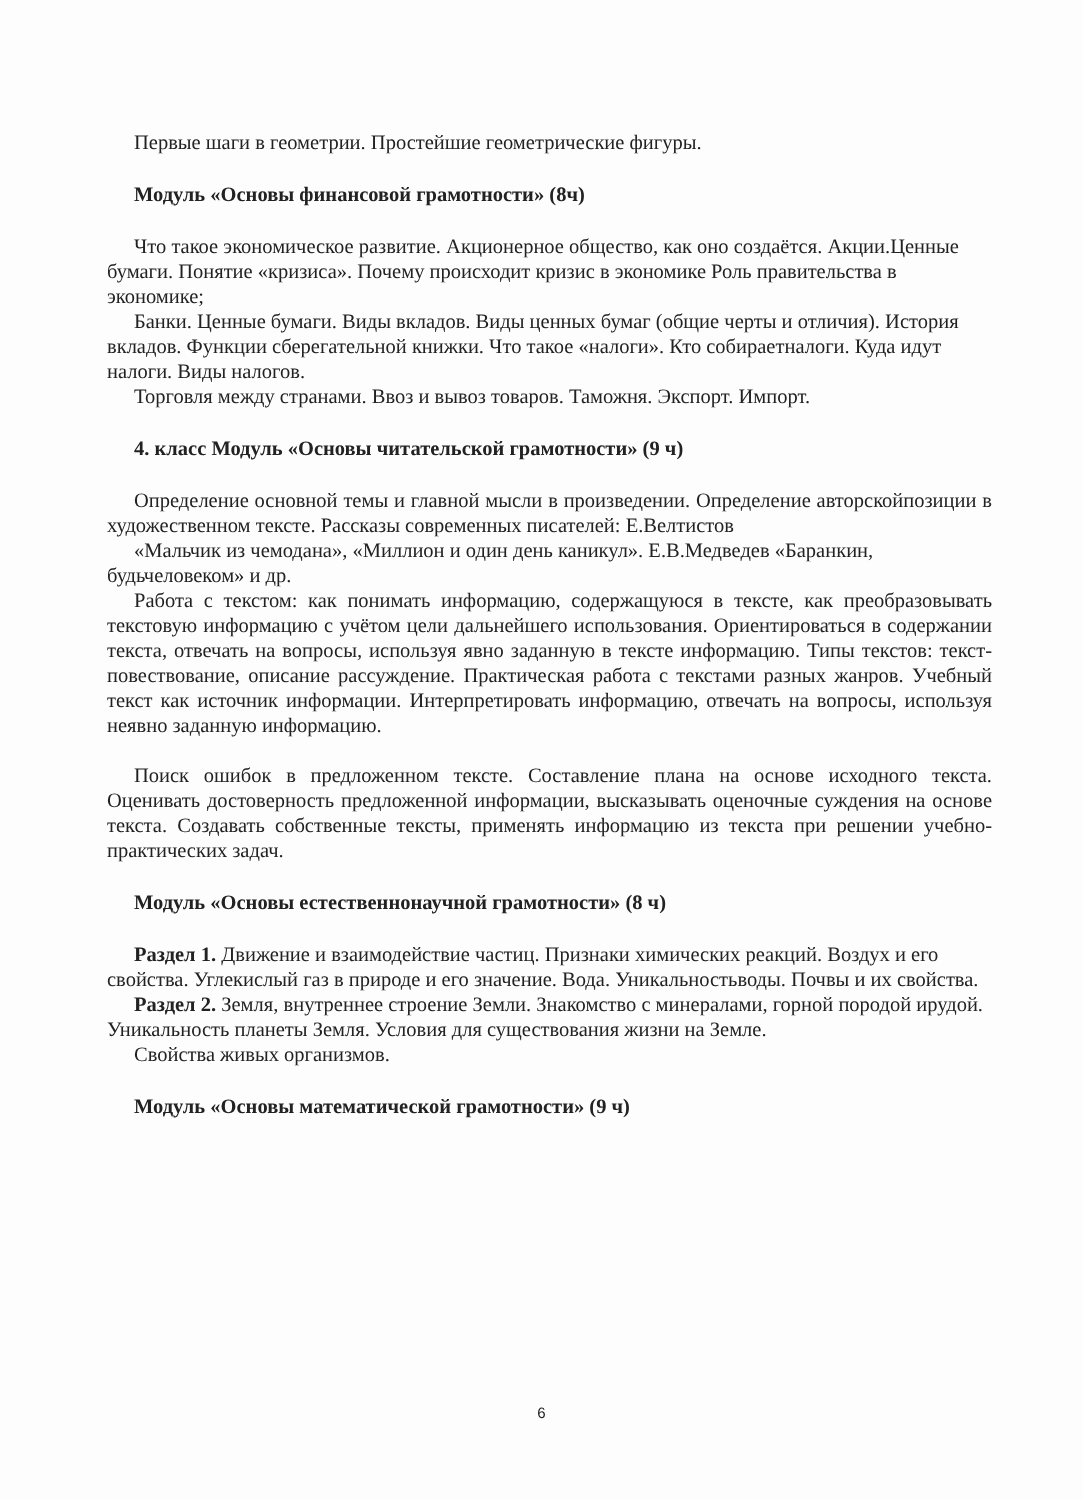Первые шаги в геометрии. Простейшие геометрические фигуры.
Модуль «Основы финансовой грамотности» (8ч)
Что такое экономическое развитие. Акционерное общество, как оно создаётся. Акции.Ценные бумаги. Понятие «кризиса». Почему происходит кризис в экономике Роль правительства в экономике;
Банки. Ценные бумаги. Виды вкладов. Виды ценных бумаг (общие черты и отличия). История вкладов. Функции сберегательной книжки. Что такое «налоги». Кто собираетналоги. Куда идут налоги. Виды налогов.
Торговля между странами. Ввоз и вывоз товаров. Таможня. Экспорт. Импорт.
4. класс Модуль «Основы читательской грамотности» (9 ч)
Определение основной темы и главной мысли в произведении. Определение авторскойпозиции в художественном текстe. Рассказы современных писателей: Е.Велтистов
«Мальчик из чемодана», «Миллион и один день каникул». Е.В.Медведев «Баранкин, будьчеловеком» и др.
Работа с текстом: как понимать информацию, содержащуюся в тексте, как преобразовывать текстовую информацию с учётом цели дальнейшего использования. Ориентироваться в содержании текста, отвечать на вопросы, используя явно заданную в тексте информацию. Типы текстов: текст-повествование, описание рассуждение. Практическая работа с текстами разных жанров. Учебный текст как источник информации. Интерпретировать информацию, отвечать на вопросы, используя неявно заданную информацию.
Поиск ошибок в предложенном тексте. Составление плана на основе исходного текста. Оценивать достоверность предложенной информации, высказывать оценочные суждения на основе текста. Создавать собственные тексты, применять информацию из текста при решении учебно-практических задач.
Модуль «Основы естественнонаучной грамотности» (8 ч)
Раздел 1. Движение и взаимодействие частиц. Признаки химических реакций. Воздух и его свойства. Углекислый газ в природе и его значение. Вода. Уникальностьводы. Почвы и их свойства.
Раздел 2. Земля, внутреннее строение Земли. Знакомство с минералами, горной породой ирудой. Уникальность планеты Земля. Условия для существования жизни на Земле.
Свойства живых организмов.
Модуль «Основы математической грамотности» (9 ч)
6